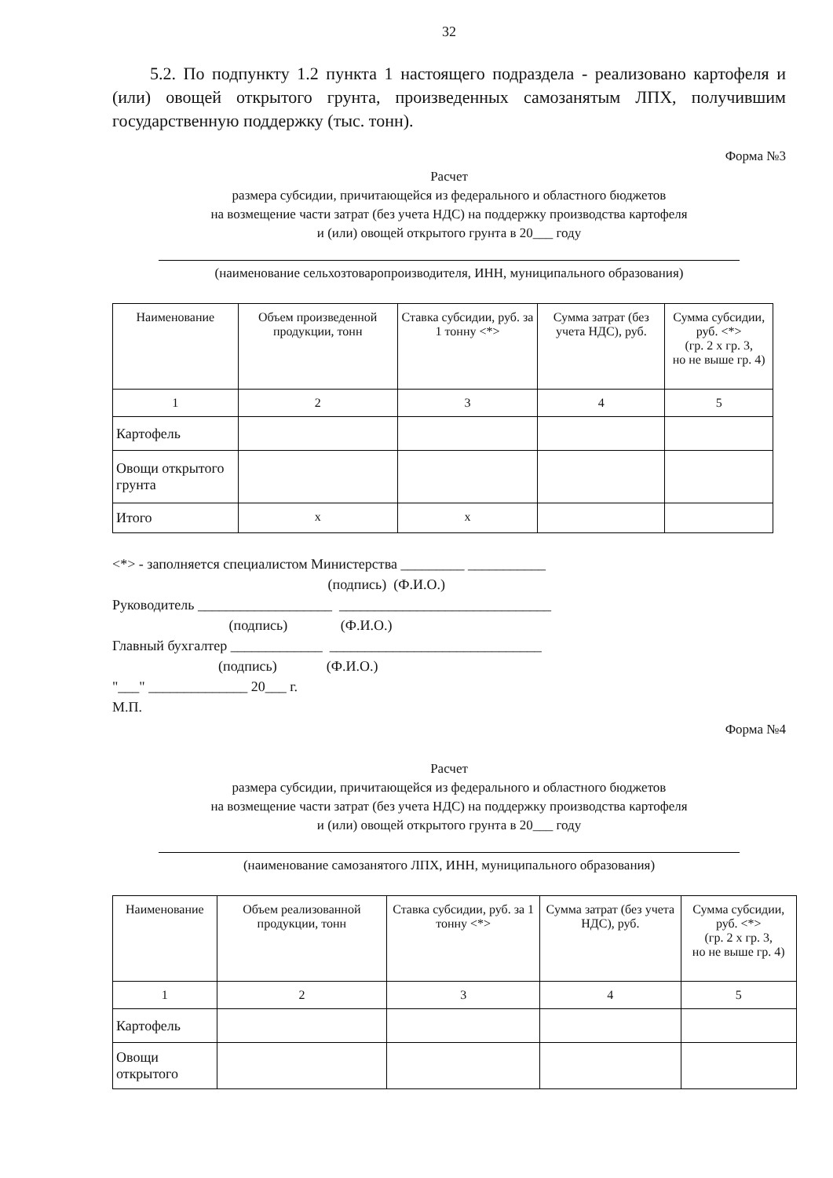32
5.2. По подпункту 1.2 пункта 1 настоящего подраздела - реализовано картофеля и (или) овощей открытого грунта, произведенных самозанятым ЛПХ, получившим государственную поддержку (тыс. тонн).
Форма №3
Расчет
размера субсидии, причитающейся из федерального и областного бюджетов
на возмещение части затрат (без учета НДС) на поддержку производства картофеля
и (или) овощей открытого грунта в 20___ году
(наименование сельхозтоваропроизводителя, ИНН, муниципального образования)
| Наименование | Объем произведенной продукции, тонн | Ставка субсидии, руб. за 1 тонну <*> | Сумма затрат (без учета НДС), руб. | Сумма субсидии, руб. <*> (гр. 2 х гр. 3, но не выше гр. 4) |
| --- | --- | --- | --- | --- |
| 1 | 2 | 3 | 4 | 5 |
| Картофель | | | | |
| Овощи открытого грунта | | | | |
| Итого | х | х | | |
<*> - заполняется специалистом Министерства _________ ___________
(подпись) (Ф.И.О.)
Руководитель ___________________ ______________________________
(подпись) (Ф.И.О.)
Главный бухгалтер _____________ ______________________________
(подпись) (Ф.И.О.)
"___" ______________ 20___ г.
М.П.
Форма №4
Расчет
размера субсидии, причитающейся из федерального и областного бюджетов
на возмещение части затрат (без учета НДС) на поддержку производства картофеля
и (или) овощей открытого грунта в 20___ году
(наименование самозанятого ЛПХ, ИНН, муниципального образования)
| Наименование | Объем реализованной продукции, тонн | Ставка субсидии, руб. за 1 тонну <*> | Сумма затрат (без учета НДС), руб. | Сумма субсидии, руб. <*> (гр. 2 х гр. 3, но не выше гр. 4) |
| --- | --- | --- | --- | --- |
| 1 | 2 | 3 | 4 | 5 |
| Картофель | | | | |
| Овощи открытого | | | | |